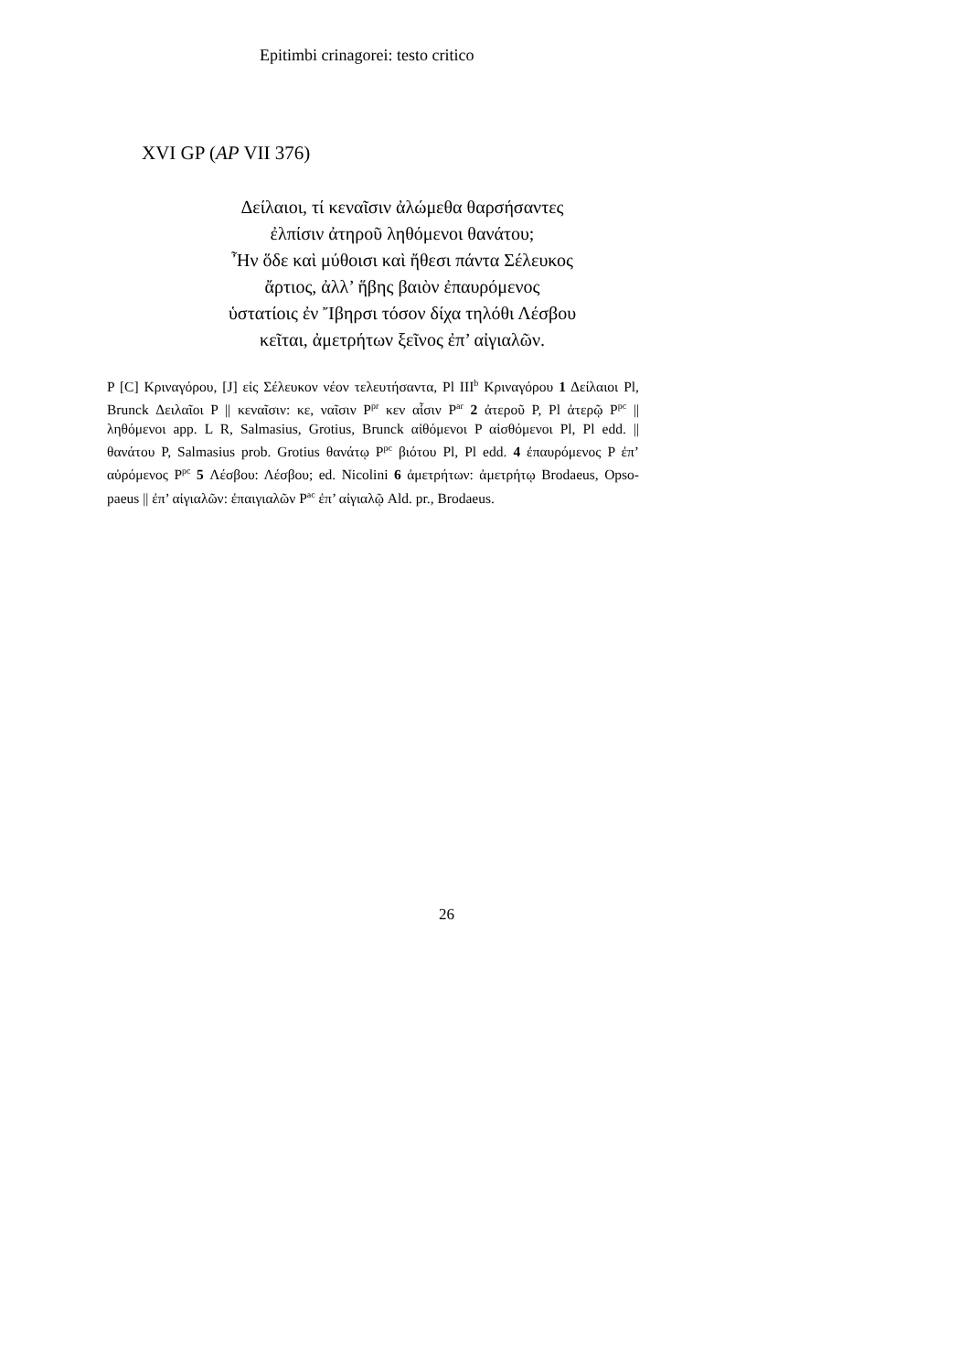Epitimbi crinagorei: testo critico
XVI GP (AP VII 376)
Δείλαιοι, τί κεναῖσιν ἀλώμεθα θαρσήσαντες
ἐλπίσιν ἀτηροῦ ληθόμενοι θανάτου;
Ἦν ὅδε καὶ μύθοισι καὶ ἤθεσι πάντα Σέλευκος
ἄρτιος, ἀλλ’ ἥβης βαιὸν ἐπαυρόμενος
ὑστατίοις ἐν Ἴβηρσι τόσον δίχα τηλόθι Λέσβου
κεῖται, ἀμετρήτων ξεῖνος ἐπ’ αἰγιαλῶν.
P [C] Κριναγόρου, [J] εἰς Σέλευκον νέον τελευτήσαντα, Pl III<sup>b</sup> Κριναγόρου 1 Δείλαιοι Pl, Brunck Δειλαῖοι P || κεναῖσιν: κε, ναῖσιν P<sup>pr</sup> κεν αἷσιν P<sup>ar</sup> 2 ἀτεροῦ P, Pl ἀτερῷ P<sup>pc</sup> || ληθόμενοι app. L R, Salmasius, Grotius, Brunck αἰθόμενοι P αἰσθόμενοι Pl, Pl edd. || θανάτου P, Salmasius prob. Grotius θανάτῳ P<sup>pc</sup> βιότου Pl, Pl edd. 4 ἐπαυρόμενος P ἐπ’ αὐρόμενος P<sup>pc</sup> 5 Λέσβου: Λέσβου; ed. Nicolini 6 ἀμετρήτων: ἀμετρήτῳ Brodaeus, Opso-paeus || ἐπ’ αἰγιαλῶν: ἐπαιγιαλῶν P<sup>ac</sup> ἐπ’ αἰγιαλῷ Ald. pr., Brodaeus.
26